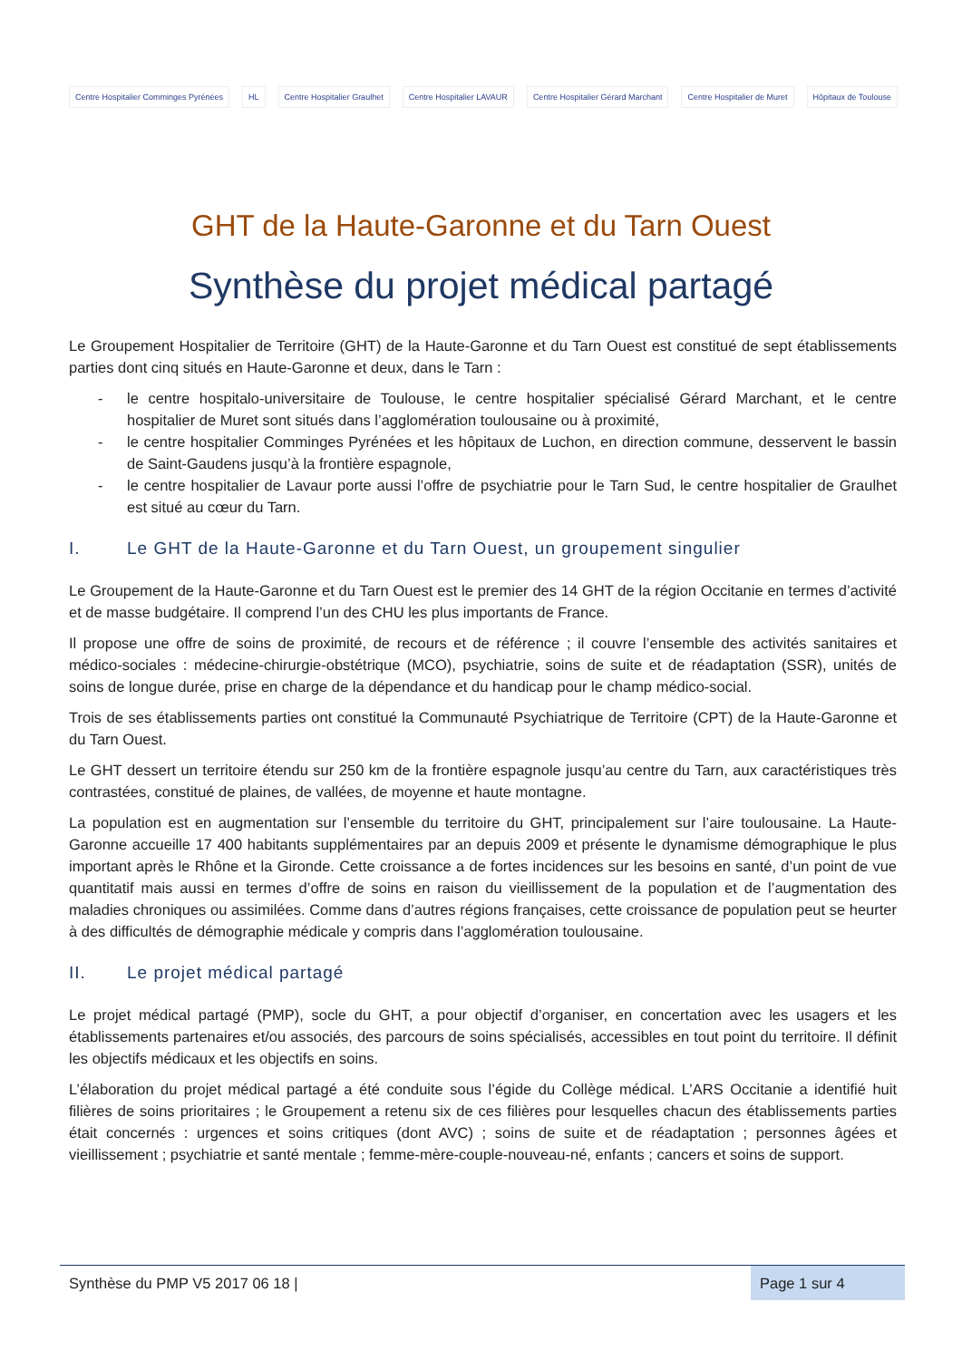Centre Hospitalier Comminges Pyrénées
HL Centre Hospitalier Graulhet Centre Hospitalier LAVAUR
Centre Hospitalier Gérard Marchant
Centre Hospitalier de Muret Hôpitaux de Toulouse
GHT de la Haute-Garonne et du Tarn Ouest
Synthèse du projet médical partagé
Le Groupement Hospitalier de Territoire (GHT) de la Haute-Garonne et du Tarn Ouest est constitué de sept établissements parties dont cinq situés en Haute-Garonne et deux, dans le Tarn :
- le centre hospitalo-universitaire de Toulouse, le centre hospitalier spécialisé Gérard Marchant, et le centre hospitalier de Muret sont situés dans l’agglomération toulousaine ou à proximité,
- le centre hospitalier Comminges Pyrénées et les hôpitaux de Luchon, en direction commune, desservent le bassin de Saint-Gaudens jusqu’à la frontière espagnole,
- le centre hospitalier de Lavaur porte aussi l’offre de psychiatrie pour le Tarn Sud, le centre hospitalier de Graulhet est situé au cœur du Tarn.
I. Le GHT de la Haute-Garonne et du Tarn Ouest, un groupement singulier
Le Groupement de la Haute-Garonne et du Tarn Ouest est le premier des 14 GHT de la région Occitanie en termes d’activité et de masse budgétaire. Il comprend l’un des CHU les plus importants de France.
Il propose une offre de soins de proximité, de recours et de référence ; il couvre l’ensemble des activités sanitaires et médico-sociales : médecine-chirurgie-obstétrique (MCO), psychiatrie, soins de suite et de réadaptation (SSR), unités de soins de longue durée, prise en charge de la dépendance et du handicap pour le champ médico-social.
Trois de ses établissements parties ont constitué la Communauté Psychiatrique de Territoire (CPT) de la Haute-Garonne et du Tarn Ouest.
Le GHT dessert un territoire étendu sur 250 km de la frontière espagnole jusqu’au centre du Tarn, aux caractéristiques très contrastées, constitué de plaines, de vallées, de moyenne et haute montagne.
La population est en augmentation sur l’ensemble du territoire du GHT, principalement sur l’aire toulousaine. La Haute-Garonne accueille 17 400 habitants supplémentaires par an depuis 2009 et présente le dynamisme démographique le plus important après le Rhône et la Gironde. Cette croissance a de fortes incidences sur les besoins en santé, d’un point de vue quantitatif mais aussi en termes d’offre de soins en raison du vieillissement de la population et de l’augmentation des maladies chroniques ou assimilées. Comme dans d’autres régions françaises, cette croissance de population peut se heurter à des difficultés de démographie médicale y compris dans l’agglomération toulousaine.
II. Le projet médical partagé
Le projet médical partagé (PMP), socle du GHT, a pour objectif d’organiser, en concertation avec les usagers et les établissements partenaires et/ou associés, des parcours de soins spécialisés, accessibles en tout point du territoire. Il définit les objectifs médicaux et les objectifs en soins.
L’élaboration du projet médical partagé a été conduite sous l’égide du Collège médical. L’ARS Occitanie a identifié huit filières de soins prioritaires ; le Groupement a retenu six de ces filières pour lesquelles chacun des établissements parties était concernés : urgences et soins critiques (dont AVC) ; soins de suite et de réadaptation ; personnes âgées et vieillissement ; psychiatrie et santé mentale ; femme-mère-couple-nouveau-né, enfants ; cancers et soins de support.
Synthèse du PMP V5 2017 06 18 |
Page 1 sur 4